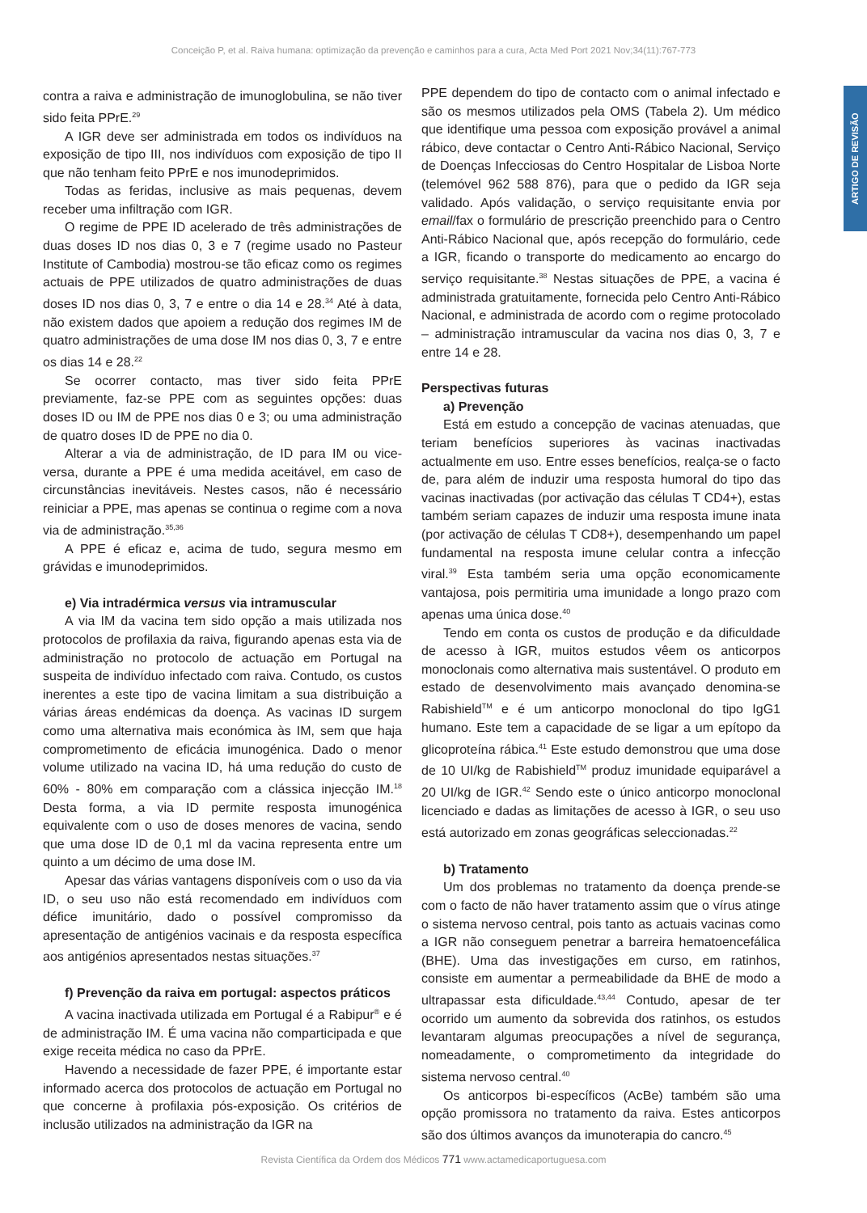Conceição P, et al. Raiva humana: optimização da prevenção e caminhos para a cura, Acta Med Port 2021 Nov;34(11):767-773
ARTIGO DE REVISÃO
contra a raiva e administração de imunoglobulina, se não tiver sido feita PPrE.<sup>29</sup>
A IGR deve ser administrada em todos os indivíduos na exposição de tipo III, nos indivíduos com exposição de tipo II que não tenham feito PPrE e nos imunodeprimidos.
Todas as feridas, inclusive as mais pequenas, devem receber uma infiltração com IGR.
O regime de PPE ID acelerado de três administrações de duas doses ID nos dias 0, 3 e 7 (regime usado no Pasteur Institute of Cambodia) mostrou-se tão eficaz como os regimes actuais de PPE utilizados de quatro administrações de duas doses ID nos dias 0, 3, 7 e entre o dia 14 e 28.<sup>34</sup> Até à data, não existem dados que apoiem a redução dos regimes IM de quatro administrações de uma dose IM nos dias 0, 3, 7 e entre os dias 14 e 28.<sup>22</sup>
Se ocorrer contacto, mas tiver sido feita PPrE previamente, faz-se PPE com as seguintes opções: duas doses ID ou IM de PPE nos dias 0 e 3; ou uma administração de quatro doses ID de PPE no dia 0.
Alterar a via de administração, de ID para IM ou vice-versa, durante a PPE é uma medida aceitável, em caso de circunstâncias inevitáveis. Nestes casos, não é necessário reiniciar a PPE, mas apenas se continua o regime com a nova via de administração.<sup>35,36</sup>
A PPE é eficaz e, acima de tudo, segura mesmo em grávidas e imunodeprimidos.
e) Via intradérmica versus via intramuscular
A via IM da vacina tem sido opção a mais utilizada nos protocolos de profilaxia da raiva, figurando apenas esta via de administração no protocolo de actuação em Portugal na suspeita de indivíduo infectado com raiva. Contudo, os custos inerentes a este tipo de vacina limitam a sua distribuição a várias áreas endémicas da doença. As vacinas ID surgem como uma alternativa mais económica às IM, sem que haja comprometimento de eficácia imunogénica. Dado o menor volume utilizado na vacina ID, há uma redução do custo de 60% - 80% em comparação com a clássica injecção IM.<sup>18</sup> Desta forma, a via ID permite resposta imunogénica equivalente com o uso de doses menores de vacina, sendo que uma dose ID de 0,1 ml da vacina representa entre um quinto a um décimo de uma dose IM.
Apesar das várias vantagens disponíveis com o uso da via ID, o seu uso não está recomendado em indivíduos com défice imunitário, dado o possível compromisso da apresentação de antigénios vacinais e da resposta específica aos antigénios apresentados nestas situações.<sup>37</sup>
f) Prevenção da raiva em portugal: aspectos práticos
A vacina inactivada utilizada em Portugal é a Rabipur<sup>®</sup> e é de administração IM. É uma vacina não comparticipada e que exige receita médica no caso da PPrE.
Havendo a necessidade de fazer PPE, é importante estar informado acerca dos protocolos de actuação em Portugal no que concerne à profilaxia pós-exposição. Os critérios de inclusão utilizados na administração da IGR na
PPE dependem do tipo de contacto com o animal infectado e são os mesmos utilizados pela OMS (Tabela 2). Um médico que identifique uma pessoa com exposição provável a animal rábico, deve contactar o Centro Anti-Rábico Nacional, Serviço de Doenças Infecciosas do Centro Hospitalar de Lisboa Norte (telemóvel 962 588 876), para que o pedido da IGR seja validado. Após validação, o serviço requisitante envia por email/fax o formulário de prescrição preenchido para o Centro Anti-Rábico Nacional que, após recepção do formulário, cede a IGR, ficando o transporte do medicamento ao encargo do serviço requisitante.<sup>38</sup> Nestas situações de PPE, a vacina é administrada gratuitamente, fornecida pelo Centro Anti-Rábico Nacional, e administrada de acordo com o regime protocolado – administração intramuscular da vacina nos dias 0, 3, 7 e entre 14 e 28.
Perspectivas futuras
a) Prevenção
Está em estudo a concepção de vacinas atenuadas, que teriam benefícios superiores às vacinas inactivadas actualmente em uso. Entre esses benefícios, realça-se o facto de, para além de induzir uma resposta humoral do tipo das vacinas inactivadas (por activação das células T CD4+), estas também seriam capazes de induzir uma resposta imune inata (por activação de células T CD8+), desempenhando um papel fundamental na resposta imune celular contra a infecção viral.<sup>39</sup> Esta também seria uma opção economicamente vantajosa, pois permitiria uma imunidade a longo prazo com apenas uma única dose.<sup>40</sup>
Tendo em conta os custos de produção e da dificuldade de acesso à IGR, muitos estudos vêem os anticorpos monoclonais como alternativa mais sustentável. O produto em estado de desenvolvimento mais avançado denomina-se Rabishield<sup>TM</sup> e é um anticorpo monoclonal do tipo IgG1 humano. Este tem a capacidade de se ligar a um epítopo da glicoproteína rábica.<sup>41</sup> Este estudo demonstrou que uma dose de 10 UI/kg de Rabishield<sup>TM</sup> produz imunidade equiparável a 20 UI/kg de IGR.<sup>42</sup> Sendo este o único anticorpo monoclonal licenciado e dadas as limitações de acesso à IGR, o seu uso está autorizado em zonas geográficas seleccionadas.<sup>22</sup>
b) Tratamento
Um dos problemas no tratamento da doença prende-se com o facto de não haver tratamento assim que o vírus atinge o sistema nervoso central, pois tanto as actuais vacinas como a IGR não conseguem penetrar a barreira hematoencefálica (BHE). Uma das investigações em curso, em ratinhos, consiste em aumentar a permeabilidade da BHE de modo a ultrapassar esta dificuldade.<sup>43,44</sup> Contudo, apesar de ter ocorrido um aumento da sobrevida dos ratinhos, os estudos levantaram algumas preocupações a nível de segurança, nomeadamente, o comprometimento da integridade do sistema nervoso central.<sup>40</sup>
Os anticorpos bi-específicos (AcBe) também são uma opção promissora no tratamento da raiva. Estes anticorpos são dos últimos avanços da imunoterapia do cancro.<sup>45</sup>
Revista Científica da Ordem dos Médicos 771 www.actamedicaportuguesa.com